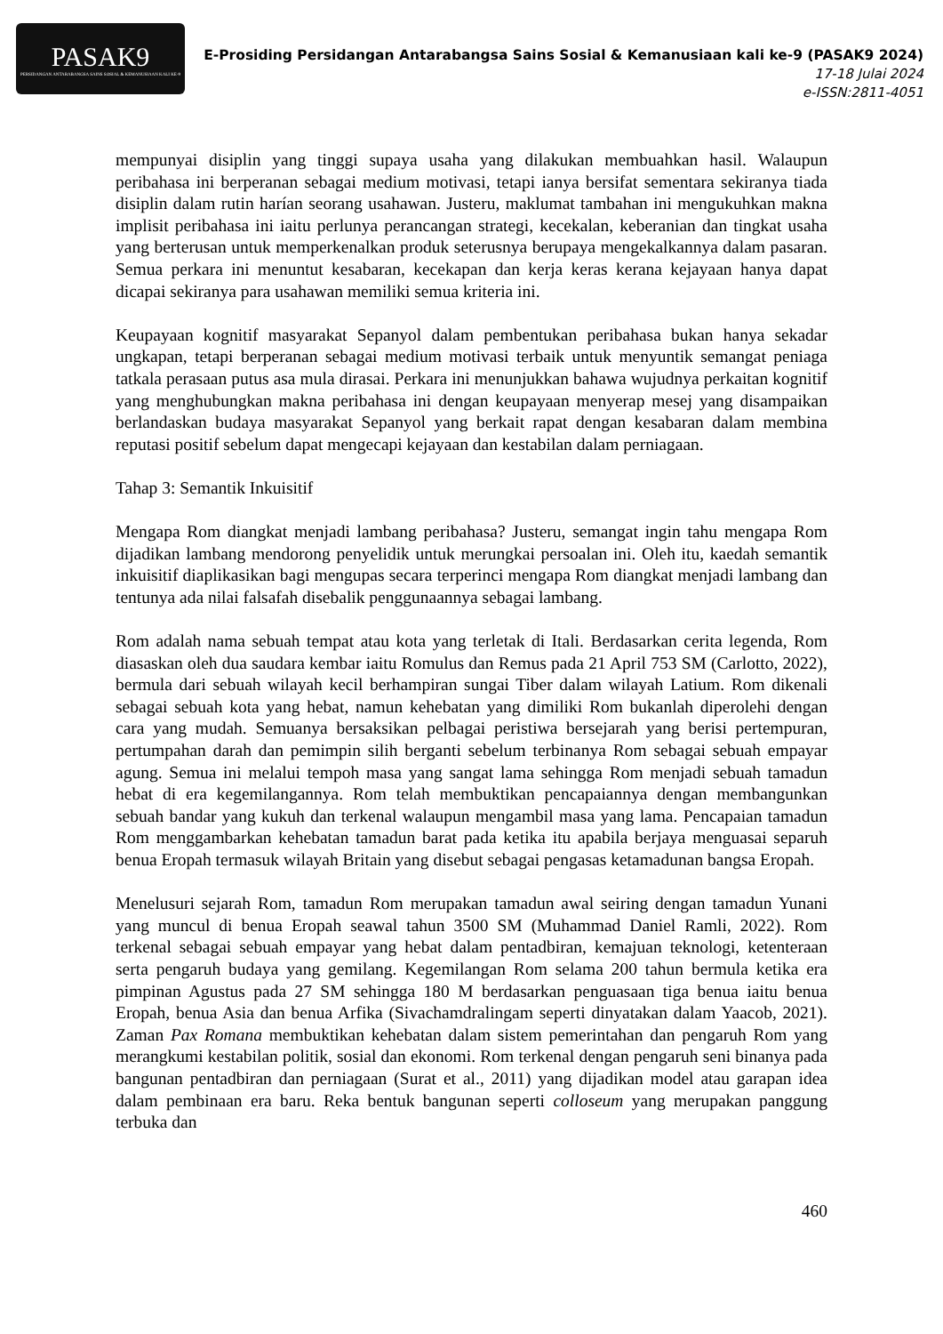PASAK9
PERSIDANGAN ANTARABANGSA SAINS SOSIAL & KEMANUSIAAN KALI KE-9
E-Prosiding Persidangan Antarabangsa Sains Sosial & Kemanusiaan kali ke-9 (PASAK9 2024)
17-18 Julai 2024
e-ISSN:2811-4051
mempunyai disiplin yang tinggi supaya usaha yang dilakukan membuahkan hasil. Walaupun peribahasa ini berperanan sebagai medium motivasi, tetapi ianya bersifat sementara sekiranya tiada disiplin dalam rutin harían seorang usahawan. Justeru, maklumat tambahan ini mengukuhkan makna implisit peribahasa ini iaitu perlunya perancangan strategi, kecekalan, keberanian dan tingkat usaha yang berterusan untuk memperkenalkan produk seterusnya berupaya mengekalkannya dalam pasaran. Semua perkara ini menuntut kesabaran, kecekapan dan kerja keras kerana kejayaan hanya dapat dicapai sekiranya para usahawan memiliki semua kriteria ini.
Keupayaan kognitif masyarakat Sepanyol dalam pembentukan peribahasa bukan hanya sekadar ungkapan, tetapi berperanan sebagai medium motivasi terbaik untuk menyuntik semangat peniaga tatkala perasaan putus asa mula dirasai. Perkara ini menunjukkan bahawa wujudnya perkaitan kognitif yang menghubungkan makna peribahasa ini dengan keupayaan menyerap mesej yang disampaikan berlandaskan budaya masyarakat Sepanyol yang berkait rapat dengan kesabaran dalam membina reputasi positif sebelum dapat mengecapi kejayaan dan kestabilan dalam perniagaan.
Tahap 3: Semantik Inkuisitif
Mengapa Rom diangkat menjadi lambang peribahasa? Justeru, semangat ingin tahu mengapa Rom dijadikan lambang mendorong penyelidik untuk merungkai persoalan ini. Oleh itu, kaedah semantik inkuisitif diaplikasikan bagi mengupas secara terperinci mengapa Rom diangkat menjadi lambang dan tentunya ada nilai falsafah disebalik penggunaannya sebagai lambang.
Rom adalah nama sebuah tempat atau kota yang terletak di Itali. Berdasarkan cerita legenda, Rom diasaskan oleh dua saudara kembar iaitu Romulus dan Remus pada 21 April 753 SM (Carlotto, 2022), bermula dari sebuah wilayah kecil berhampiran sungai Tiber dalam wilayah Latium. Rom dikenali sebagai sebuah kota yang hebat, namun kehebatan yang dimiliki Rom bukanlah diperolehi dengan cara yang mudah. Semuanya bersaksikan pelbagai peristiwa bersejarah yang berisi pertempuran, pertumpahan darah dan pemimpin silih berganti sebelum terbinanya Rom sebagai sebuah empayar agung. Semua ini melalui tempoh masa yang sangat lama sehingga Rom menjadi sebuah tamadun hebat di era kegemilangannya. Rom telah membuktikan pencapaiannya dengan membangunkan sebuah bandar yang kukuh dan terkenal walaupun mengambil masa yang lama. Pencapaian tamadun Rom menggambarkan kehebatan tamadun barat pada ketika itu apabila berjaya menguasai separuh benua Eropah termasuk wilayah Britain yang disebut sebagai pengasas ketamadunan bangsa Eropah.
Menelusuri sejarah Rom, tamadun Rom merupakan tamadun awal seiring dengan tamadun Yunani yang muncul di benua Eropah seawal tahun 3500 SM (Muhammad Daniel Ramli, 2022). Rom terkenal sebagai sebuah empayar yang hebat dalam pentadbiran, kemajuan teknologi, ketenteraan serta pengaruh budaya yang gemilang. Kegemilangan Rom selama 200 tahun bermula ketika era pimpinan Agustus pada 27 SM sehingga 180 M berdasarkan penguasaan tiga benua iaitu benua Eropah, benua Asia dan benua Arfika (Sivachamdralingam seperti dinyatakan dalam Yaacob, 2021). Zaman Pax Romana membuktikan kehebatan dalam sistem pemerintahan dan pengaruh Rom yang merangkumi kestabilan politik, sosial dan ekonomi. Rom terkenal dengan pengaruh seni binanya pada bangunan pentadbiran dan perniagaan (Surat et al., 2011) yang dijadikan model atau garapan idea dalam pembinaan era baru. Reka bentuk bangunan seperti colloseum yang merupakan panggung terbuka dan
460